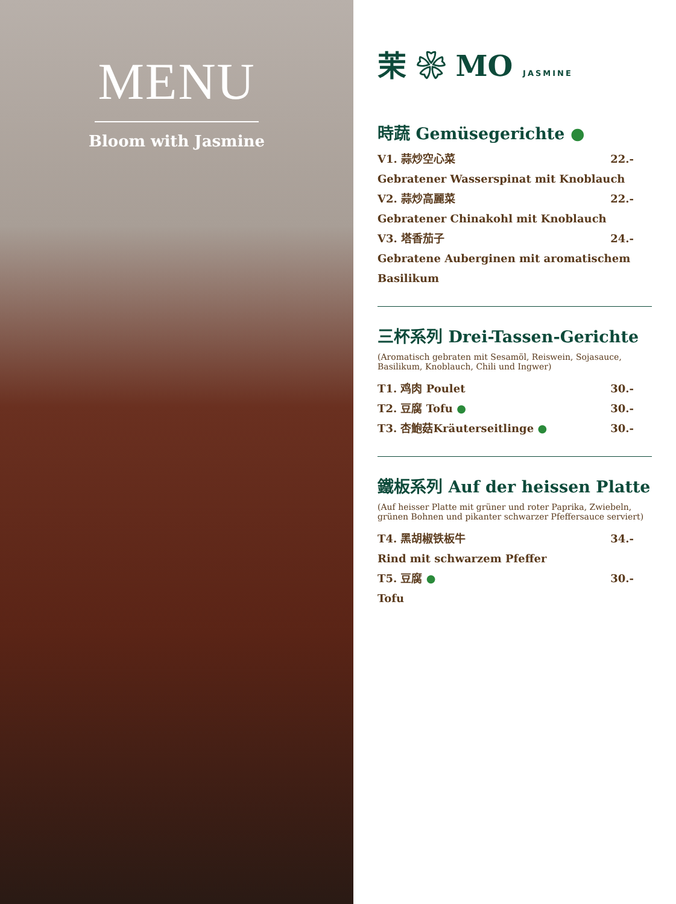MENU
Bloom with Jasmine
茉 ❀ MO JASMINE
時蔬 Gemüsegerichte ●
V1. 蒜炒空心菜 22.-
Gebratener Wasserspinat mit Knoblauch
V2. 蒜炒高麗菜 22.-
Gebratener Chinakohl mit Knoblauch
V3. 塔香茄子 24.-
Gebratene Auberginen mit aromatischem Basilikum
三杯系列 Drei-Tassen-Gerichte
(Aromatisch gebraten mit Sesamöl, Reiswein, Sojasauce, Basilikum, Knoblauch, Chili und Ingwer)
T1. 鸡肉 Poulet 30.-
T2. 豆腐 Tofu ● 30.-
T3. 杏鮑菇Kräuterseitlinge ● 30.-
鐵板系列 Auf der heissen Platte
(Auf heisser Platte mit grüner und roter Paprika, Zwiebeln, grünen Bohnen und pikanter schwarzer Pfeffersauce serviert)
T4. 黑胡椒铁板牛 34.-
Rind mit schwarzem Pfeffer
T5. 豆腐 ● 30.-
Tofu